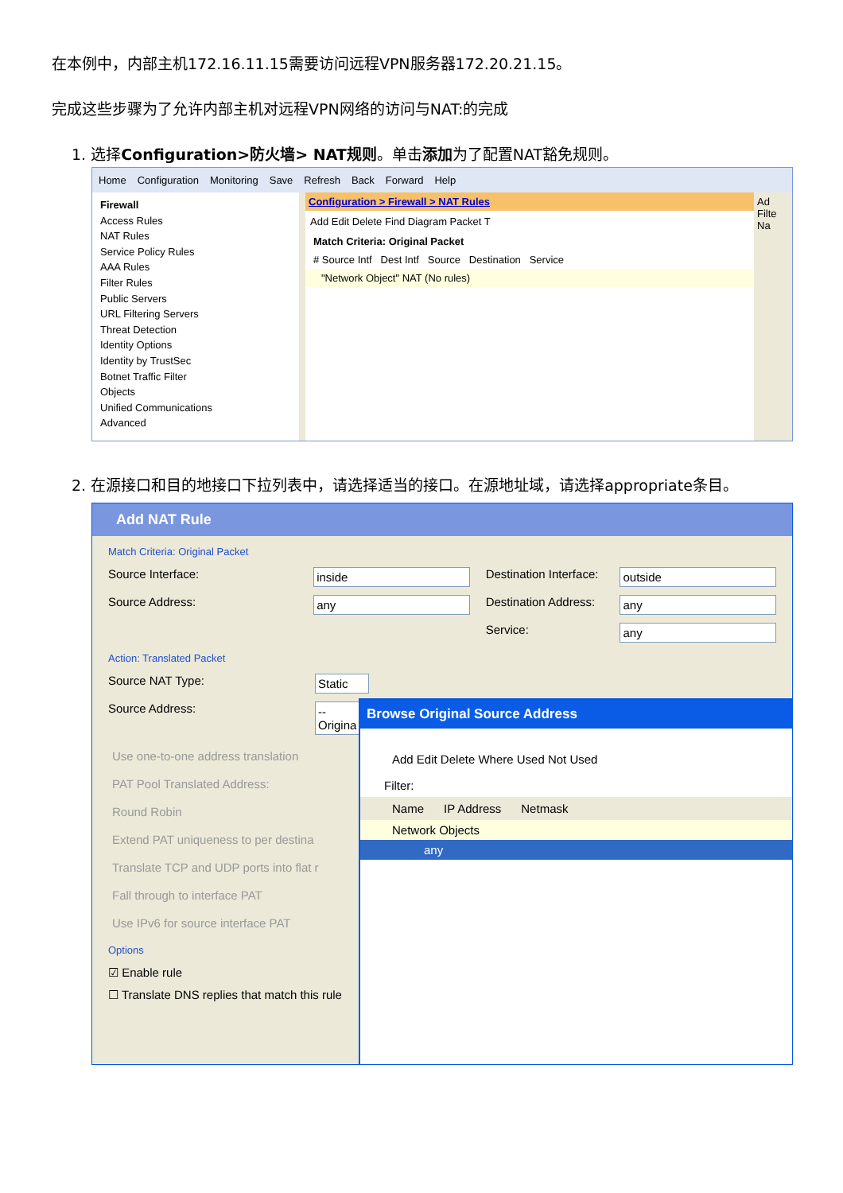在本例中，内部主机172.16.11.15需要访问远程VPN服务器172.20.21.15。
完成这些步骤为了允许内部主机对远程VPN网络的访问与NAT:的完成
1. 选择Configuration>防火墙> NAT规则。单击添加为了配置NAT豁免规则。
Home Configuration Monitoring Save Refresh Back Forward Help
Firewall
Access Rules
NAT Rules
Service Policy Rules
AAA Rules
Filter Rules
Public Servers
URL Filtering Servers
Threat Detection
Identity Options
Identity by TrustSec
Botnet Traffic Filter
Objects
Unified Communications
Advanced
Configuration > Firewall > NAT Rules
Add Edit Delete Find Diagram Packet T
Match Criteria: Original Packet
# Source Intf Dest Intf Source Destination Service
"Network Object" NAT (No rules)
Ad Filte Na
2. 在源接口和目的地接口下拉列表中，请选择适当的接口。在源地址域，请选择appropriate条目。
Add NAT Rule
Match Criteria: Original Packet
Source Interface:
inside
Destination Interface:
outside
Source Address:
any
Destination Address:
any
Service:
any
Action: Translated Packet
Source NAT Type:
Static
Source Address:
-- Origina
Use one-to-one address translation
PAT Pool Translated Address:
Round Robin
Extend PAT uniqueness to per destina
Translate TCP and UDP ports into flat r
Fall through to interface PAT
Use IPv6 for source interface PAT
Options
☑ Enable rule
☐ Translate DNS replies that match this rule
Browse Original Source Address
Add Edit Delete Where Used Not Used
Filter:
Name IP Address Netmask
Network Objects
any